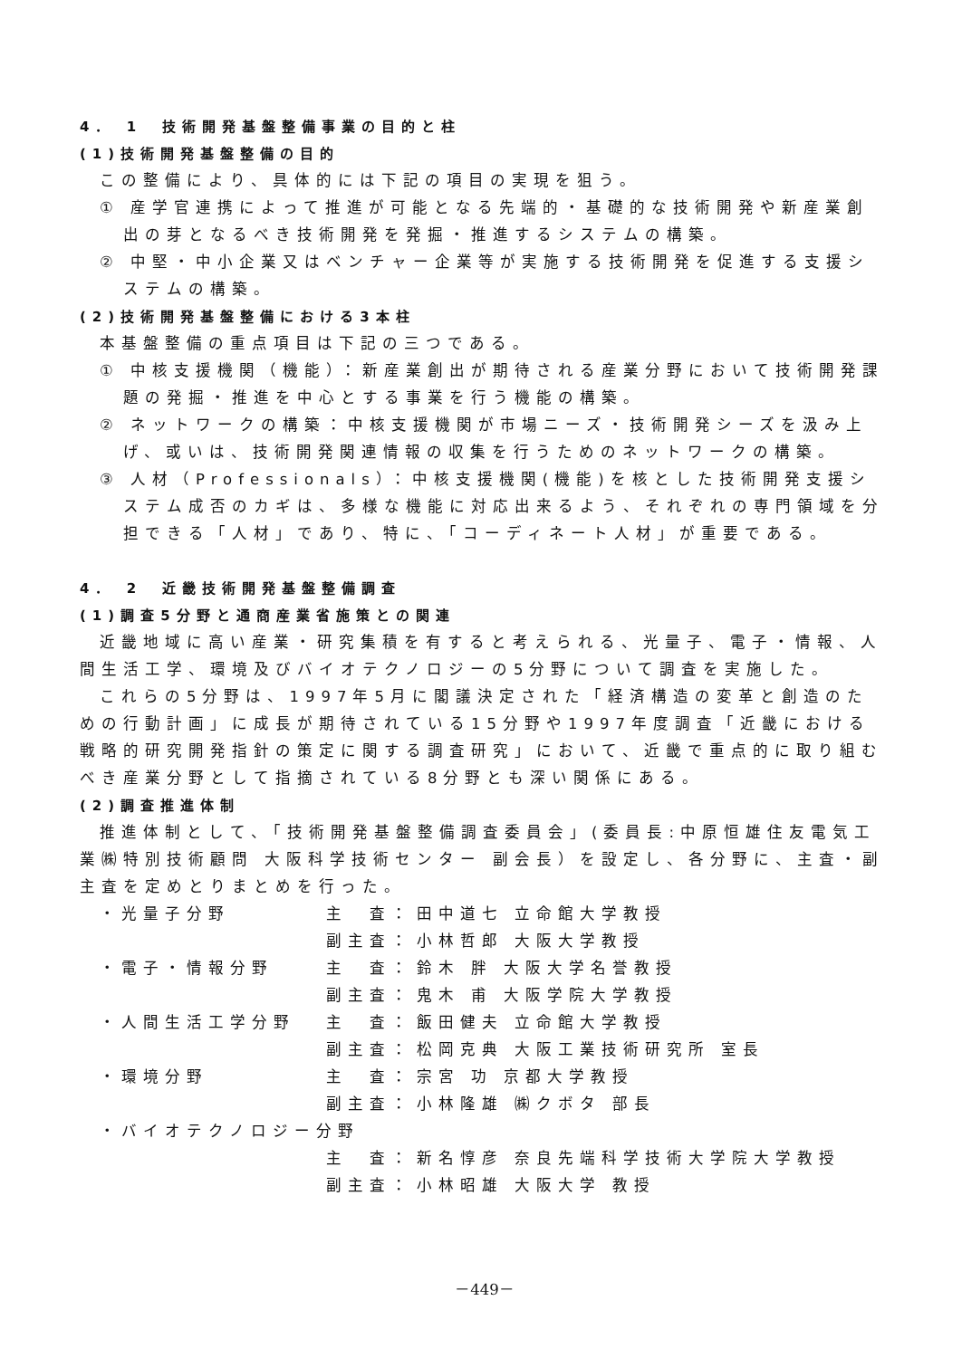4． 1　技術開発基盤整備事業の目的と柱
(1)技術開発基盤整備の目的
この整備により、具体的には下記の項目の実現を狙う。
① 産学官連携によって推進が可能となる先端的・基礎的な技術開発や新産業創出の芽となるべき技術開発を発掘・推進するシステムの構築。
② 中堅・中小企業又はベンチャー企業等が実施する技術開発を促進する支援システムの構築。
(2)技術開発基盤整備における3本柱
本基盤整備の重点項目は下記の三つである。
① 中核支援機関（機能）：新産業創出が期待される産業分野において技術開発課題の発掘・推進を中心とする事業を行う機能の構築。
② ネットワークの構築：中核支援機関が市場ニーズ・技術開発シーズを汲み上げ、或いは、技術開発関連情報の収集を行うためのネットワークの構築。
③ 人材（Professionals）：中核支援機関(機能)を核とした技術開発支援システム成否のカギは、多様な機能に対応出来るよう、それぞれの専門領域を分担できる「人材」であり、特に、「コーディネート人材」が重要である。
4． 2　近畿技術開発基盤整備調査
(1)調査5分野と通商産業省施策との関連
近畿地域に高い産業・研究集積を有すると考えられる、光量子、電子・情報、人間生活工学、環境及びバイオテクノロジーの5分野について調査を実施した。
これらの5分野は、1997年5月に閣議決定された「経済構造の変革と創造のための行動計画」に成長が期待されている15分野や1997年度調査「近畿における戦略的研究開発指針の策定に関する調査研究」において、近畿で重点的に取り組むべき産業分野として指摘されている8分野とも深い関係にある。
(2)調査推進体制
推進体制として、「技術開発基盤整備調査委員会」(委員長:中原恒雄住友電気工業㈱特別技術顧問 大阪科学技術センター 副会長）を設定し、各分野に、主査・副主査を定めとりまとめを行った。
| ・光量子分野 | 主 査： | 田中道七 立命館大学教授 |
| | 副主査： | 小林哲郎 大阪大学教授 |
| ・電子・情報分野 | 主 査： | 鈴木 胖 大阪大学名誉教授 |
| | 副主査： | 鬼木 甫 大阪学院大学教授 |
| ・人間生活工学分野 | 主 査： | 飯田健夫 立命館大学教授 |
| | 副主査： | 松岡克典 大阪工業技術研究所 室長 |
| ・環境分野 | 主 査： | 宗宮 功 京都大学教授 |
| | 副主査： | 小林隆雄 ㈱クボタ 部長 |
| ・バイオテクノロジー分野 | | |
| | 主 査： | 新名惇彦 奈良先端科学技術大学院大学教授 |
| | 副主査： | 小林昭雄 大阪大学 教授 |
－449－